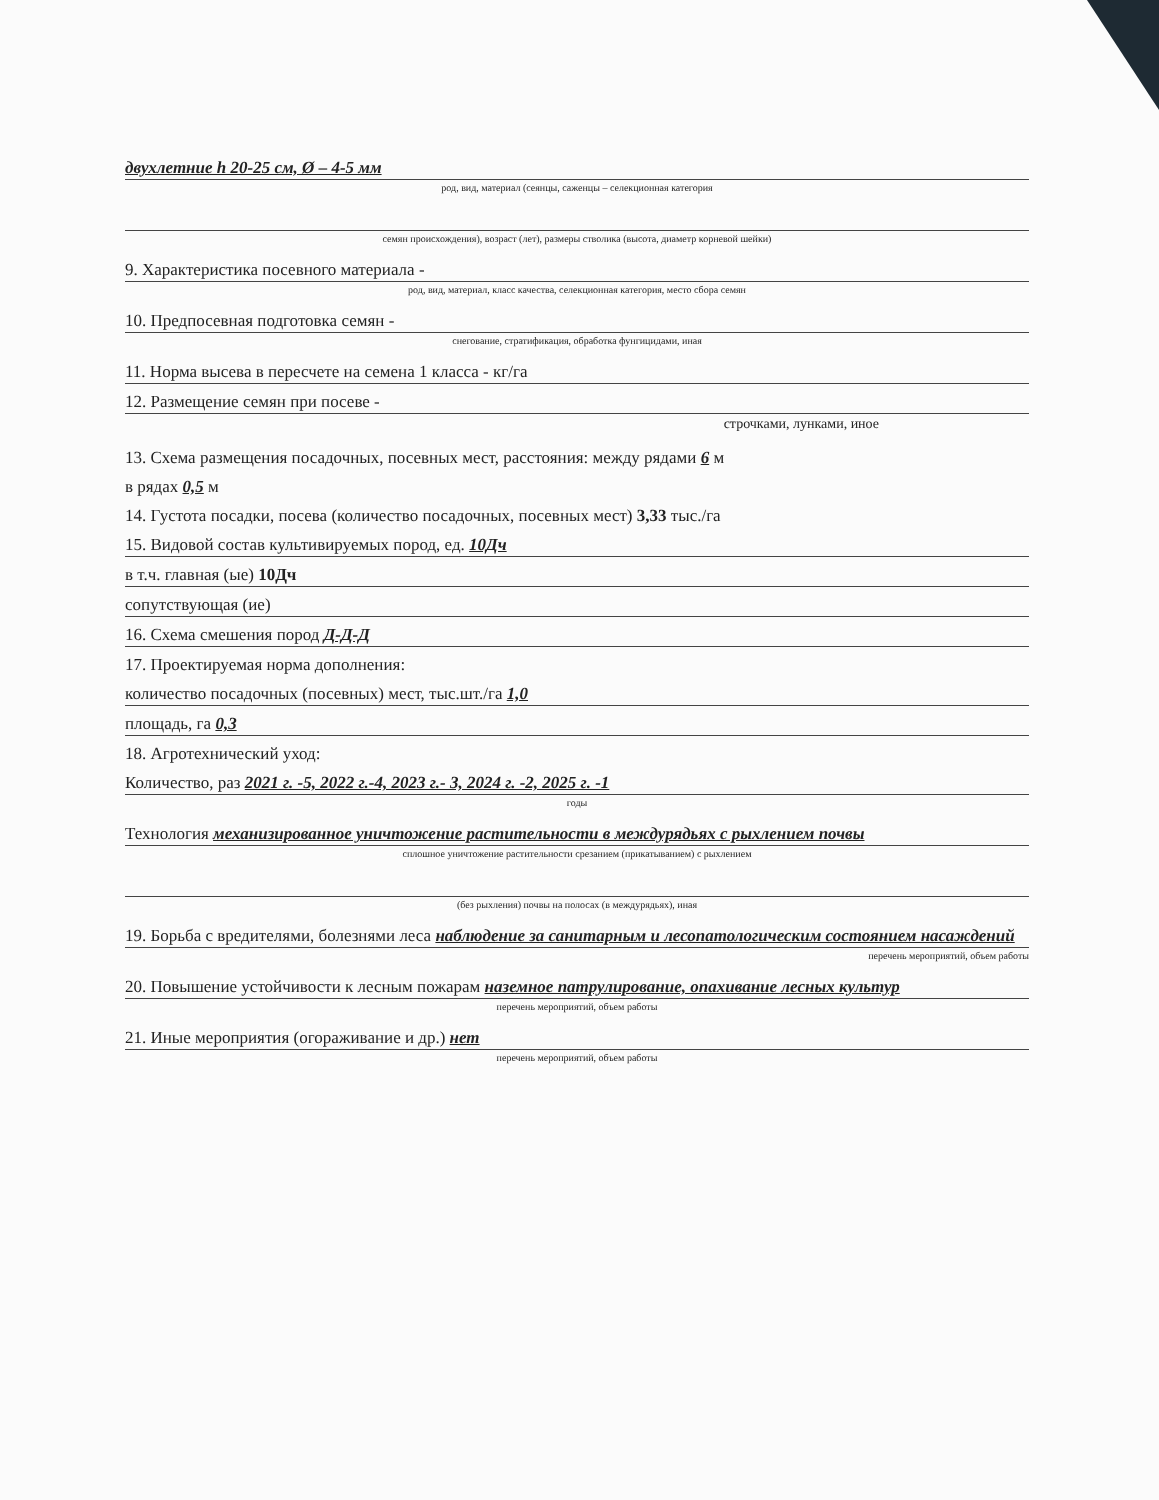двухлетние h 20-25 см, Ø – 4-5 мм
род, вид, материал (сеянцы, саженцы – селекционная категория
семян происхождения), возраст (лет), размеры стволика (высота, диаметр корневой шейки)
9. Характеристика посевного материала -
род, вид, материал, класс качества, селекционная категория, место сбора семян
10. Предпосевная подготовка семян -
снегование, стратификация, обработка фунгицидами, иная
11. Норма высева в пересчете на семена 1 класса - кг/га
12. Размещение семян при посеве -
строчками, лунками, иное
13. Схема размещения посадочных, посевных мест, расстояния: между рядами 6 м
в рядах 0,5 м
14. Густота посадки, посева (количество посадочных, посевных мест) 3,33 тыс./га
15. Видовой состав культивируемых пород, ед. 10Дч
в т.ч. главная (ые) 10Дч
сопутствующая (ие)
16. Схема смешения пород Д-Д-Д
17. Проектируемая норма дополнения:
количество посадочных (посевных) мест, тыс.шт./га 1,0
площадь, га 0,3
18. Агротехнический уход:
Количество, раз 2021 г. -5, 2022 г.-4, 2023 г.- 3, 2024 г. -2, 2025 г. -1
годы
Технология механизированное уничтожение растительности в междурядьях с рыхлением почвы
сплошное уничтожение растительности срезанием (прикатыванием) с рыхлением
(без рыхления) почвы на полосах (в междурядьях), иная
19. Борьба с вредителями, болезнями леса наблюдение за санитарным и лесопатологическим состоянием насаждений
перечень мероприятий, объем работы
20. Повышение устойчивости к лесным пожарам наземное патрулирование, опахивание лесных культур
перечень мероприятий, объем работы
21. Иные мероприятия (огораживание и др.) нет
перечень мероприятий, объем работы